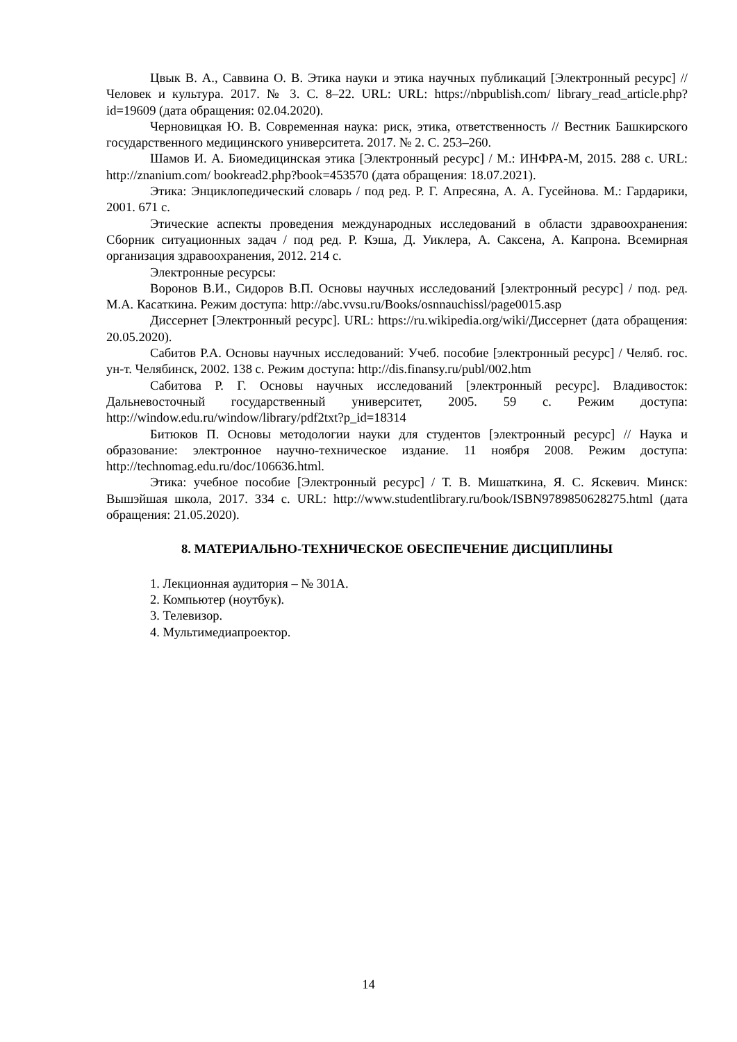Цвык В. А., Саввина О. В. Этика науки и этика научных публикаций [Электронный ресурс] // Человек и культура. 2017. № 3. С. 8–22. URL: URL: https://nbpublish.com/ library_read_article.php?id=19609 (дата обращения: 02.04.2020).
Черновицкая Ю. В. Современная наука: риск, этика, ответственность // Вестник Башкирского государственного медицинского университета. 2017. № 2. С. 253–260.
Шамов И. А. Биомедицинская этика [Электронный ресурс] / М.: ИНФРА-М, 2015. 288 с. URL: http://znanium.com/ bookread2.php?book=453570 (дата обращения: 18.07.2021).
Этика: Энциклопедический словарь / под ред. Р. Г. Апресяна, А. А. Гусейнова. М.: Гардарики, 2001. 671 с.
Этические аспекты проведения международных исследований в области здравоохранения: Сборник ситуационных задач / под ред. Р. Кэша, Д. Уиклера, А. Саксена, А. Капрона. Всемирная организация здравоохранения, 2012. 214 с.
Электронные ресурсы:
Воронов В.И., Сидоров В.П. Основы научных исследований [электронный ресурс] / под. ред. М.А. Касаткина. Режим доступа: http://abc.vvsu.ru/Books/osnnauchissl/page0015.asp
Диссернет [Электронный ресурс]. URL: https://ru.wikipedia.org/wiki/Диссернет (дата обращения: 20.05.2020).
Сабитов Р.А. Основы научных исследований: Учеб. пособие [электронный ресурс] / Челяб. гос. ун-т. Челябинск, 2002. 138 с. Режим доступа: http://dis.finansy.ru/publ/002.htm
Сабитова Р. Г. Основы научных исследований [электронный ресурс]. Владивосток: Дальневосточный государственный университет, 2005. 59 с. Режим доступа: http://window.edu.ru/window/library/pdf2txt?p_id=18314
Битюков П. Основы методологии науки для студентов [электронный ресурс] // Наука и образование: электронное научно-техническое издание. 11 ноября 2008. Режим доступа: http://technomag.edu.ru/doc/106636.html.
Этика: учебное пособие [Электронный ресурс] / Т. В. Мишаткина, Я. С. Яскевич. Минск: Вышэйшая школа, 2017. 334 с. URL: http://www.studentlibrary.ru/book/ISBN9789850628275.html (дата обращения: 21.05.2020).
8. МАТЕРИАЛЬНО-ТЕХНИЧЕСКОЕ ОБЕСПЕЧЕНИЕ ДИСЦИПЛИНЫ
1. Лекционная аудитория – № 301А.
2. Компьютер (ноутбук).
3. Телевизор.
4. Мультимедиапроектор.
14